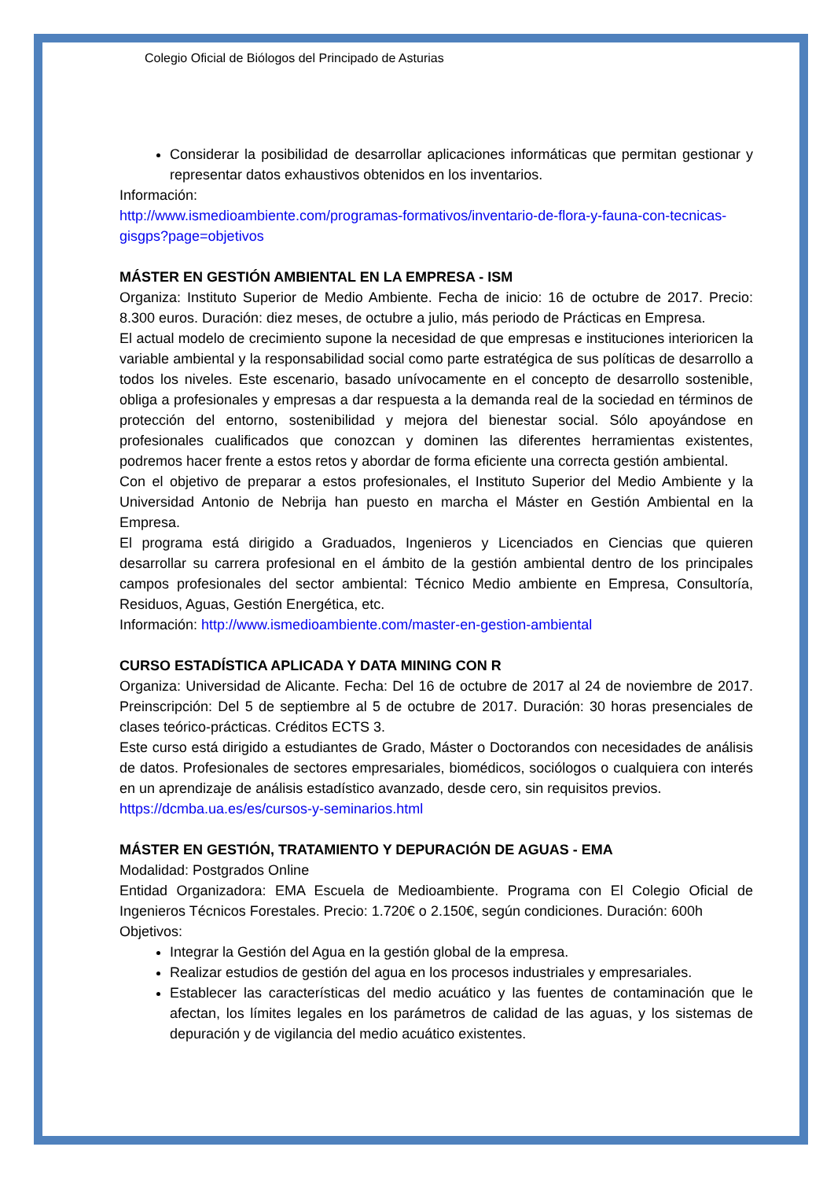Colegio Oficial de Biólogos del Principado de Asturias
Considerar la posibilidad de desarrollar aplicaciones informáticas que permitan gestionar y representar datos exhaustivos obtenidos en los inventarios.
Información:
http://www.ismedioambiente.com/programas-formativos/inventario-de-flora-y-fauna-con-tecnicas-gisgps?page=objetivos
MÁSTER EN GESTIÓN AMBIENTAL EN LA EMPRESA - ISM
Organiza: Instituto Superior de Medio Ambiente. Fecha de inicio: 16 de octubre de 2017. Precio: 8.300 euros. Duración: diez meses, de octubre a julio, más periodo de Prácticas en Empresa.
El actual modelo de crecimiento supone la necesidad de que empresas e instituciones interioricen la variable ambiental y la responsabilidad social como parte estratégica de sus políticas de desarrollo a todos los niveles. Este escenario, basado unívocamente en el concepto de desarrollo sostenible, obliga a profesionales y empresas a dar respuesta a la demanda real de la sociedad en términos de protección del entorno, sostenibilidad y mejora del bienestar social. Sólo apoyándose en profesionales cualificados que conozcan y dominen las diferentes herramientas existentes, podremos hacer frente a estos retos y abordar de forma eficiente una correcta gestión ambiental.
Con el objetivo de preparar a estos profesionales, el Instituto Superior del Medio Ambiente y la Universidad Antonio de Nebrija han puesto en marcha el Máster en Gestión Ambiental en la Empresa.
El programa está dirigido a Graduados, Ingenieros y Licenciados en Ciencias que quieren desarrollar su carrera profesional en el ámbito de la gestión ambiental dentro de los principales campos profesionales del sector ambiental: Técnico Medio ambiente en Empresa, Consultoría, Residuos, Aguas, Gestión Energética, etc.
Información: http://www.ismedioambiente.com/master-en-gestion-ambiental
CURSO ESTADÍSTICA APLICADA Y DATA MINING CON R
Organiza: Universidad de Alicante. Fecha: Del 16 de octubre de 2017 al 24 de noviembre de 2017. Preinscripción: Del 5 de septiembre al 5 de octubre de 2017. Duración: 30 horas presenciales de clases teórico-prácticas. Créditos ECTS 3.
Este curso está dirigido a estudiantes de Grado, Máster o Doctorandos con necesidades de análisis de datos. Profesionales de sectores empresariales, biomédicos, sociólogos o cualquiera con interés en un aprendizaje de análisis estadístico avanzado, desde cero, sin requisitos previos.
https://dcmba.ua.es/es/cursos-y-seminarios.html
MÁSTER EN GESTIÓN, TRATAMIENTO Y DEPURACIÓN DE AGUAS - EMA
Modalidad: Postgrados Online
Entidad Organizadora: EMA Escuela de Medioambiente. Programa con El Colegio Oficial de Ingenieros Técnicos Forestales. Precio: 1.720€ o 2.150€, según condiciones. Duración: 600h
Objetivos:
Integrar la Gestión del Agua en la gestión global de la empresa.
Realizar estudios de gestión del agua en los procesos industriales y empresariales.
Establecer las características del medio acuático y las fuentes de contaminación que le afectan, los límites legales en los parámetros de calidad de las aguas, y los sistemas de depuración y de vigilancia del medio acuático existentes.